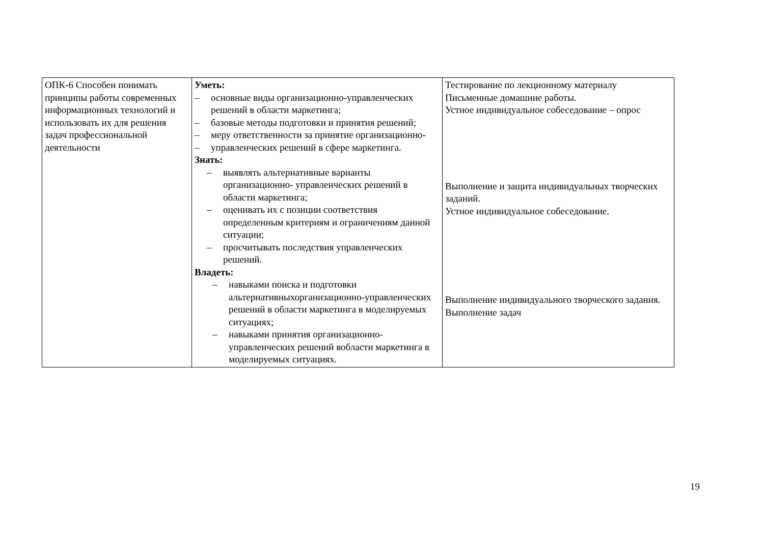| ОПК-6 Способен понимать принципы работы современных информационных технологий и использовать их для решения задач профессиональной деятельности | Уметь: – основные виды организационно-управленческих решений в области маркетинга; – базовые методы подготовки и принятия решений; – меру ответственности за принятие организационно- – управленческих решений в сфере маркетинга. Знать: – выявлять альтернативные варианты организационно- управленческих решений в области маркетинга; – оценивать их с позиции соответствия определенным критериям и ограничениям данной ситуации; – просчитывать последствия управленческих решений. Владеть: – навыками поиска и подготовки альтернативныхорганизационно-управленческих решений в области маркетинга в моделируемых ситуациях; – навыками принятия организационно-управленческих решений вобласти маркетинга в моделируемых ситуациях. | Тестирование по лекционному материалу Письменные домашние работы. Устное индивидуальное собеседование – опрос Выполнение и защита индивидуальных творческих заданий. Устное индивидуальное собеседование. Выполнение индивидуального творческого задания. Выполнение задач |
19